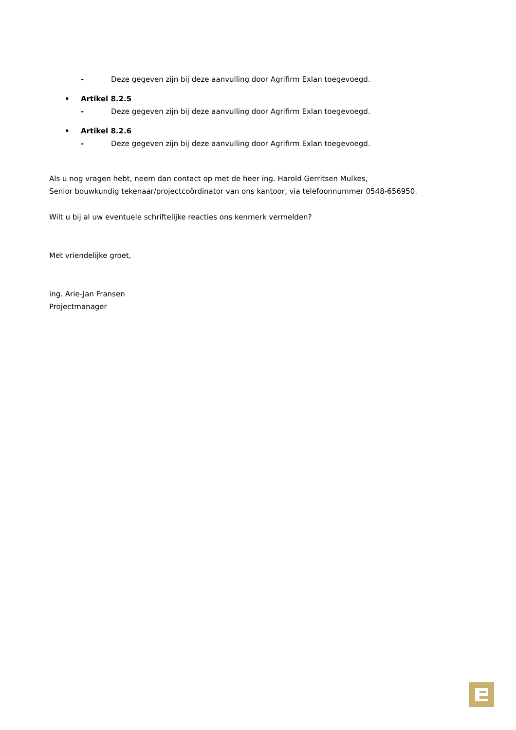- Deze gegeven zijn bij deze aanvulling door Agrifirm Exlan toegevoegd.
• Artikel 8.2.5
- Deze gegeven zijn bij deze aanvulling door Agrifirm Exlan toegevoegd.
• Artikel 8.2.6
- Deze gegeven zijn bij deze aanvulling door Agrifirm Exlan toegevoegd.
Als u nog vragen hebt, neem dan contact op met de heer ing. Harold Gerritsen Mulkes,
Senior bouwkundig tekenaar/projectcoördinator van ons kantoor, via telefoonnummer 0548-656950.
Wilt u bij al uw eventuele schriftelijke reacties ons kenmerk vermelden?
Met vriendelijke groet,
ing. Arie-Jan Fransen
Projectmanager